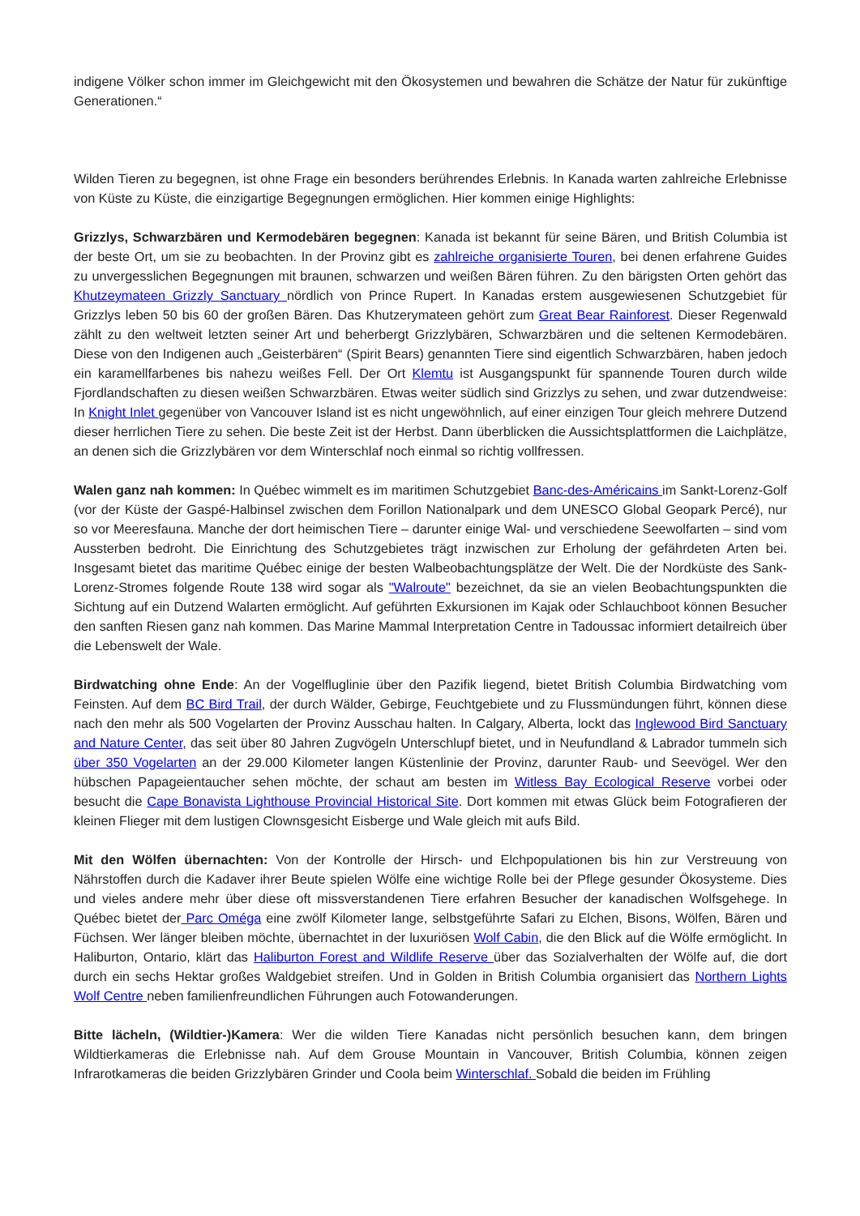indigene Völker schon immer im Gleichgewicht mit den Ökosystemen und bewahren die Schätze der Natur für zukünftige Generationen.“
Wilden Tieren zu begegnen, ist ohne Frage ein besonders berührendes Erlebnis. In Kanada warten zahlreiche Erlebnisse von Küste zu Küste, die einzigartige Begegnungen ermöglichen. Hier kommen einige Highlights:
Grizzlys, Schwarzbären und Kermodebären begegnen: Kanada ist bekannt für seine Bären, und British Columbia ist der beste Ort, um sie zu beobachten. In der Provinz gibt es zahlreiche organisierte Touren, bei denen erfahrene Guides zu unvergesslichen Begegnungen mit braunen, schwarzen und weißen Bären führen. Zu den bärigsten Orten gehört das Khutzeymateen Grizzly Sanctuary nördlich von Prince Rupert. In Kanadas erstem ausgewiesenen Schutzgebiet für Grizzlys leben 50 bis 60 der großen Bären. Das Khutzerymateen gehört zum Great Bear Rainforest. Dieser Regenwald zählt zu den weltweit letzten seiner Art und beherbergt Grizzlybären, Schwarzbären und die seltenen Kermodebären. Diese von den Indigenen auch „Geisterbären“ (Spirit Bears) genannten Tiere sind eigentlich Schwarzbären, haben jedoch ein karamellfarbenes bis nahezu weißes Fell. Der Ort Klemtu ist Ausgangspunkt für spannende Touren durch wilde Fjordlandschaften zu diesen weißen Schwarzbären. Etwas weiter südlich sind Grizzlys zu sehen, und zwar dutzendweise: In Knight Inlet gegenüber von Vancouver Island ist es nicht ungewöhnlich, auf einer einzigen Tour gleich mehrere Dutzend dieser herrlichen Tiere zu sehen. Die beste Zeit ist der Herbst. Dann überblicken die Aussichtsplattformen die Laichplätze, an denen sich die Grizzlybären vor dem Winterschlaf noch einmal so richtig vollfressen.
Walen ganz nah kommen: In Québec wimmelt es im maritimen Schutzgebiet Banc-des-Américains im Sankt-Lorenz-Golf (vor der Küste der Gaspé-Halbinsel zwischen dem Forillon Nationalpark und dem UNESCO Global Geopark Percé), nur so vor Meeresfauna. Manche der dort heimischen Tiere – darunter einige Wal- und verschiedene Seewolfarten – sind vom Aussterben bedroht. Die Einrichtung des Schutzgebietes trägt inzwischen zur Erholung der gefährdeten Arten bei. Insgesamt bietet das maritime Québec einige der besten Walbeobachtungsplätze der Welt. Die der Nordküste des Sank-Lorenz-Stromes folgende Route 138 wird sogar als "Walroute" bezeichnet, da sie an vielen Beobachtungspunkten die Sichtung auf ein Dutzend Walarten ermöglicht. Auf geführten Exkursionen im Kajak oder Schlauchboot können Besucher den sanften Riesen ganz nah kommen. Das Marine Mammal Interpretation Centre in Tadoussac informiert detailreich über die Lebenswelt der Wale.
Birdwatching ohne Ende: An der Vogelfluglinie über den Pazifik liegend, bietet British Columbia Birdwatching vom Feinsten. Auf dem BC Bird Trail, der durch Wälder, Gebirge, Feuchtgebiete und zu Flussmündungen führt, können diese nach den mehr als 500 Vogelarten der Provinz Ausschau halten. In Calgary, Alberta, lockt das Inglewood Bird Sanctuary and Nature Center, das seit über 80 Jahren Zugvögeln Unterschlupf bietet, und in Neufundland & Labrador tummeln sich über 350 Vogelarten an der 29.000 Kilometer langen Küstenlinie der Provinz, darunter Raub- und Seevögel. Wer den hübschen Papageientaucher sehen möchte, der schaut am besten im Witless Bay Ecological Reserve vorbei oder besucht die Cape Bonavista Lighthouse Provincial Historical Site. Dort kommen mit etwas Glück beim Fotografieren der kleinen Flieger mit dem lustigen Clownsgesicht Eisberge und Wale gleich mit aufs Bild.
Mit den Wölfen übernachten: Von der Kontrolle der Hirsch- und Elchpopulationen bis hin zur Verstreuung von Nährstoffen durch die Kadaver ihrer Beute spielen Wölfe eine wichtige Rolle bei der Pflege gesunder Ökosysteme. Dies und vieles andere mehr über diese oft missverstandenen Tiere erfahren Besucher der kanadischen Wolfsgehege. In Québec bietet der Parc Oméga eine zwölf Kilometer lange, selbstgeführte Safari zu Elchen, Bisons, Wölfen, Bären und Füchsen. Wer länger bleiben möchte, übernachtet in der luxuriösen Wolf Cabin, die den Blick auf die Wölfe ermöglicht. In Haliburton, Ontario, klärt das Haliburton Forest and Wildlife Reserve über das Sozialverhalten der Wölfe auf, die dort durch ein sechs Hektar großes Waldgebiet streifen. Und in Golden in British Columbia organisiert das Northern Lights Wolf Centre neben familienfreundlichen Führungen auch Fotowanderungen.
Bitte lächeln, (Wildtier-)Kamera: Wer die wilden Tiere Kanadas nicht persönlich besuchen kann, dem bringen Wildtierkameras die Erlebnisse nah. Auf dem Grouse Mountain in Vancouver, British Columbia, können zeigen Infrarotkameras die beiden Grizzlybären Grinder und Coola beim Winterschlaf. Sobald die beiden im Frühling